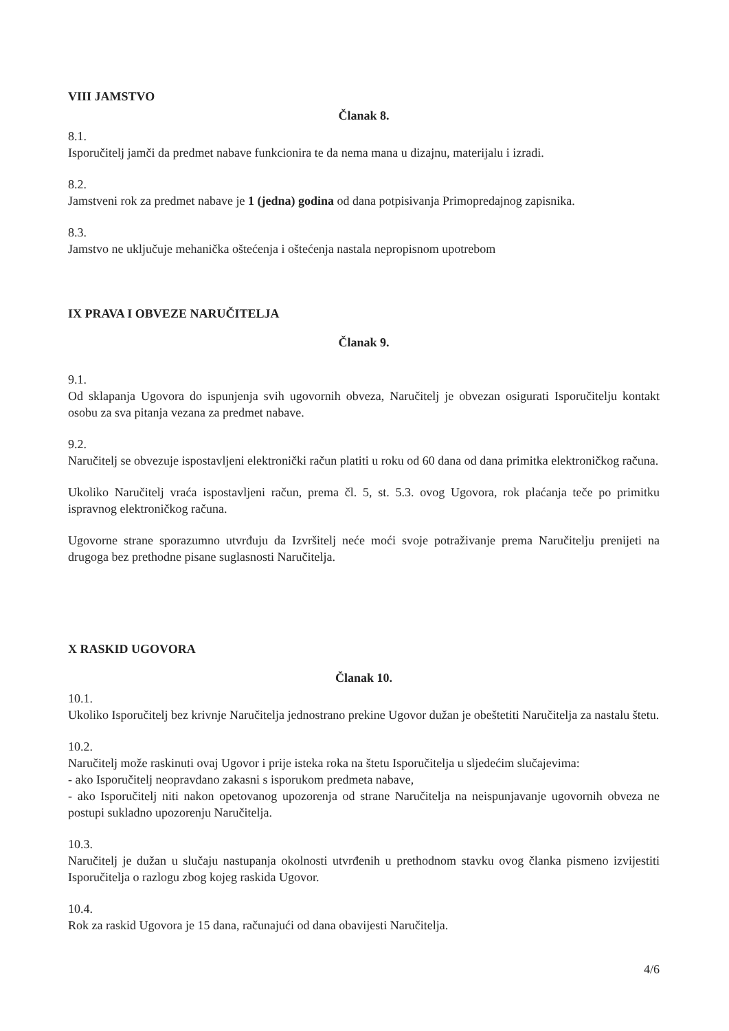VIII JAMSTVO
Članak 8.
8.1.
Isporučitelj jamči da predmet nabave funkcionira te da nema mana u dizajnu, materijalu i izradi.
8.2.
Jamstveni rok za predmet nabave je 1 (jedna) godina od dana potpisivanja Primopredajnog zapisnika.
8.3.
Jamstvo ne uključuje mehanička oštećenja i oštećenja nastala nepropisnom upotrebom
IX PRAVA I OBVEZE NARUČITELJA
Članak 9.
9.1.
Od sklapanja Ugovora do ispunjenja svih ugovornih obveza, Naručitelj je obvezan osigurati Isporučitelju kontakt osobu za sva pitanja vezana za predmet nabave.
9.2.
Naručitelj se obvezuje ispostavljeni elektronički račun platiti u roku od 60 dana od dana primitka elektroničkog računa.
Ukoliko Naručitelj vraća ispostavljeni račun, prema čl. 5, st. 5.3. ovog Ugovora, rok plaćanja teče po primitku ispravnog elektroničkog računa.
Ugovorne strane sporazumno utvrđuju da Izvršitelj neće moći svoje potraživanje prema Naručitelju prenijeti na drugoga bez prethodne pisane suglasnosti Naručitelja.
X RASKID UGOVORA
Članak 10.
10.1.
Ukoliko Isporučitelj bez krivnje Naručitelja jednostrano prekine Ugovor dužan je obeštetiti Naručitelja za nastalu štetu.
10.2.
Naručitelj može raskinuti ovaj Ugovor i prije isteka roka na štetu Isporučitelja u sljedećim slučajevima:
- ako Isporučitelj neopravdano zakasni s isporukom predmeta nabave,
- ako Isporučitelj niti nakon opetovanog upozorenja od strane Naručitelja na neispunjavanje ugovornih obveza ne postupi sukladno upozorenju Naručitelja.
10.3.
Naručitelj je dužan u slučaju nastupanja okolnosti utvrđenih u prethodnom stavku ovog članka pismeno izvijestiti Isporučitelja o razlogu zbog kojeg raskida Ugovor.
10.4.
Rok za raskid Ugovora je 15 dana, računajući od dana obavijesti Naručitelja.
4/6